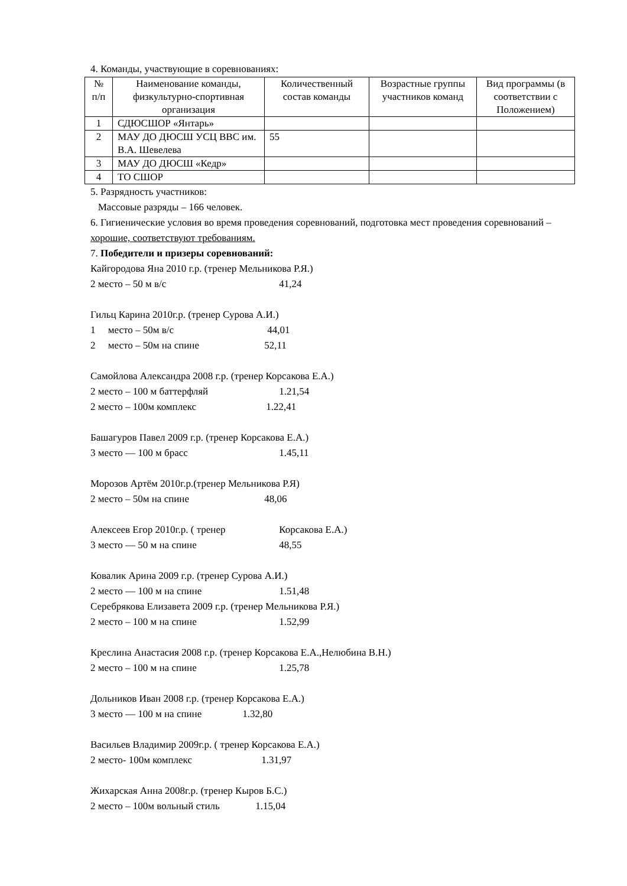4. Команды, участвующие в соревнованиях:
| № п/п | Наименование команды, физкультурно-спортивная организация | Количественный состав команды | Возрастные группы участников команд | Вид программы (в соответствии с Положением) |
| --- | --- | --- | --- | --- |
| 1 | СДЮСШОР «Янтарь» | | | |
| 2 | МАУ ДО ДЮСШ УСЦ ВВС им. В.А. Шевелева | 55 | | |
| 3 | МАУ ДО ДЮСШ «Кедр» | | | |
| 4 | ТО СШОР | | | |
5. Разрядность участников:
Массовые разряды – 166 человек.
6. Гигиенические условия во время проведения соревнований, подготовка мест проведения соревнований – хорошие, соответствуют требованиям.
7. Победители и призеры соревнований:
Кайгородова Яна 2010 г.р. (тренер Мельникова Р.Я.)
2 место – 50 м в/с 41,24
Гильц Карина 2010г.р. (тренер Сурова А.И.)
1 место – 50м в/с 44,01
2 место – 50м на спине 52,11
Самойлова Александра 2008 г.р. (тренер Корсакова Е.А.)
2 место – 100 м баттерфляй 1.21,54
2 место – 100м комплекс 1.22,41
Башагуров Павел 2009 г.р. (тренер Корсакова Е.А.)
3 место — 100 м брасс 1.45,11
Морозов Артём 2010г.р.(тренер Мельникова Р.Я)
2 место – 50м на спине 48,06
Алексеев Егор 2010г.р. ( тренер Корсакова Е.А.)
3 место — 50 м на спине 48,55
Ковалик Арина 2009 г.р. (тренер Сурова А.И.)
2 место — 100 м на спине 1.51,48
Серебрякова Елизавета 2009 г.р. (тренер Мельникова Р.Я.)
2 место – 100 м на спине 1.52,99
Креслина Анастасия 2008 г.р. (тренер Корсакова Е.А.,Нелюбина В.Н.)
2 место – 100 м на спине 1.25,78
Дольников Иван 2008 г.р. (тренер Корсакова Е.А.)
3 место — 100 м на спине 1.32,80
Васильев Владимир 2009г.р. ( тренер Корсакова Е.А.)
2 место- 100м комплекс 1.31,97
Жихарская Анна 2008г.р. (тренер Кыров Б.С.)
2 место – 100м вольный стиль 1.15,04